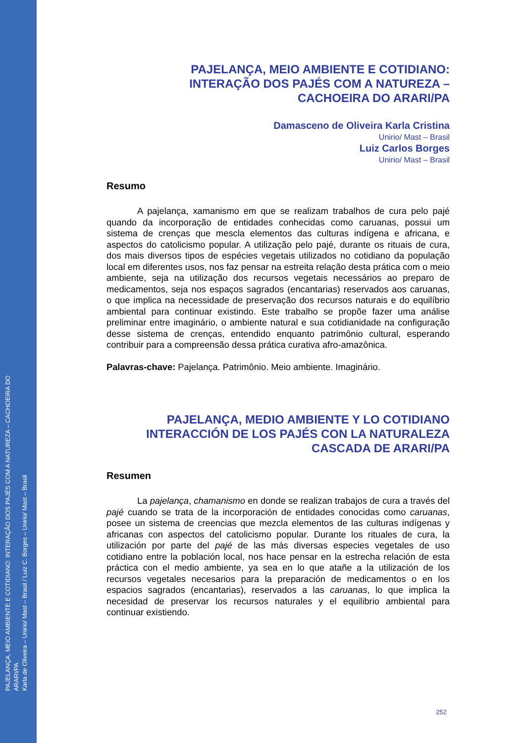PAJELANÇA, MEIO AMBIENTE E COTIDIANO: INTERAÇÃO DOS PAJÉS COM A NATUREZA – CACHOEIRA DO ARARI/PA
Karla de Oliveira – Unirio/ Mast – Brasil / Luiz C. Borges – Unirio/ Mast – Brasil
PAJELANÇA, MEIO AMBIENTE E COTIDIANO:
INTERAÇÃO DOS PAJÉS COM A NATUREZA –
CACHOEIRA DO ARARI/PA
Damasceno de Oliveira Karla Cristina
Unirio/ Mast – Brasil
Luiz Carlos Borges
Unirio/ Mast – Brasil
Resumo
A pajelança, xamanismo em que se realizam trabalhos de cura pelo pajé quando da incorporação de entidades conhecidas como caruanas, possui um sistema de crenças que mescla elementos das culturas indígena e africana, e aspectos do catolicismo popular. A utilização pelo pajé, durante os rituais de cura, dos mais diversos tipos de espécies vegetais utilizados no cotidiano da população local em diferentes usos, nos faz pensar na estreita relação desta prática com o meio ambiente, seja na utilização dos recursos vegetais necessários ao preparo de medicamentos, seja nos espaços sagrados (encantarias) reservados aos caruanas, o que implica na necessidade de preservação dos recursos naturais e do equilíbrio ambiental para continuar existindo. Este trabalho se propõe fazer uma análise preliminar entre imaginário, o ambiente natural e sua cotidianidade na configuração desse sistema de crenças, entendido enquanto patrimônio cultural, esperando contribuir para a compreensão dessa prática curativa afro-amazônica.
Palavras-chave: Pajelança. Patrimônio. Meio ambiente. Imaginário.
PAJELANÇA, MEDIO AMBIENTE Y LO COTIDIANO
INTERACCIÓN DE LOS PAJÉS CON LA NATURALEZA
CASCADA DE ARARI/PA
Resumen
La pajelança, chamanismo en donde se realizan trabajos de cura a través del pajé cuando se trata de la incorporación de entidades conocidas como caruanas, posee un sistema de creencias que mezcla elementos de las culturas indígenas y africanas con aspectos del catolicismo popular. Durante los rituales de cura, la utilización por parte del pajé de las más diversas especies vegetales de uso cotidiano entre la población local, nos hace pensar en la estrecha relación de esta práctica con el medio ambiente, ya sea en lo que atañe a la utilización de los recursos vegetales necesarios para la preparación de medicamentos o en los espacios sagrados (encantarias), reservados a las caruanas, lo que implica la necesidad de preservar los recursos naturales y el equilibrio ambiental para continuar existiendo.
252